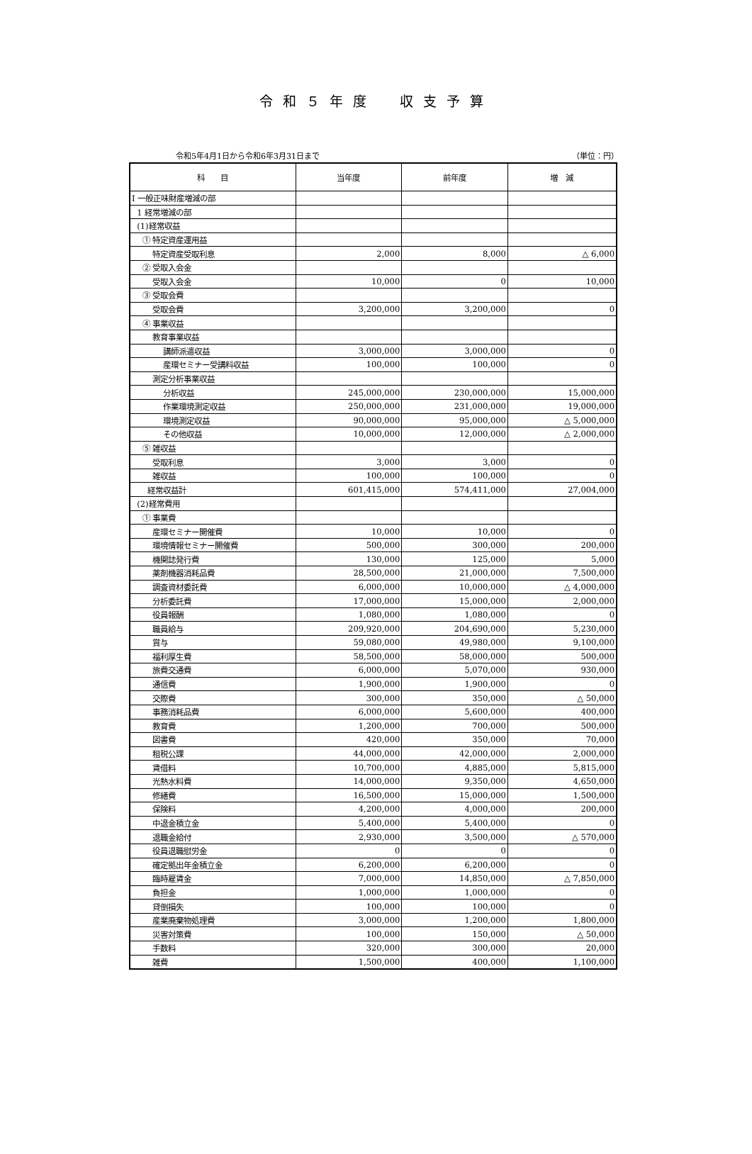令和５年度　収支予算
令和5年4月1日から令和6年3月31日まで （単位：円）
| 科 目 | 当年度 | 前年度 | 増 減 |
| --- | --- | --- | --- |
| Ⅰ 一般正味財産増減の部 | | | |
| 1 経常増減の部 | | | |
| (1)経常収益 | | | |
| ① 特定資産運用益 | | | |
| 特定資産受取利息 | 2,000 | 8,000 | △ 6,000 |
| ② 受取入会金 | | | |
| 受取入会金 | 10,000 | 0 | 10,000 |
| ③ 受取会費 | | | |
| 受取会費 | 3,200,000 | 3,200,000 | 0 |
| ④ 事業収益 | | | |
| 教育事業収益 | | | |
| 講師派遣収益 | 3,000,000 | 3,000,000 | 0 |
| 産環セミナー受講料収益 | 100,000 | 100,000 | 0 |
| 測定分析事業収益 | | | |
| 分析収益 | 245,000,000 | 230,000,000 | 15,000,000 |
| 作業環境測定収益 | 250,000,000 | 231,000,000 | 19,000,000 |
| 環境測定収益 | 90,000,000 | 95,000,000 | △ 5,000,000 |
| その他収益 | 10,000,000 | 12,000,000 | △ 2,000,000 |
| ⑤ 雑収益 | | | |
| 受取利息 | 3,000 | 3,000 | 0 |
| 雑収益 | 100,000 | 100,000 | 0 |
| 経常収益計 | 601,415,000 | 574,411,000 | 27,004,000 |
| (2)経常費用 | | | |
| ① 事業費 | | | |
| 産環セミナー開催費 | 10,000 | 10,000 | 0 |
| 環境情報セミナー開催費 | 500,000 | 300,000 | 200,000 |
| 機関誌発行費 | 130,000 | 125,000 | 5,000 |
| 薬剤機器消耗品費 | 28,500,000 | 21,000,000 | 7,500,000 |
| 調査資材委託費 | 6,000,000 | 10,000,000 | △ 4,000,000 |
| 分析委託費 | 17,000,000 | 15,000,000 | 2,000,000 |
| 役員報酬 | 1,080,000 | 1,080,000 | 0 |
| 職員給与 | 209,920,000 | 204,690,000 | 5,230,000 |
| 賞与 | 59,080,000 | 49,980,000 | 9,100,000 |
| 福利厚生費 | 58,500,000 | 58,000,000 | 500,000 |
| 旅費交通費 | 6,000,000 | 5,070,000 | 930,000 |
| 通信費 | 1,900,000 | 1,900,000 | 0 |
| 交際費 | 300,000 | 350,000 | △ 50,000 |
| 事務消耗品費 | 6,000,000 | 5,600,000 | 400,000 |
| 教育費 | 1,200,000 | 700,000 | 500,000 |
| 図書費 | 420,000 | 350,000 | 70,000 |
| 租税公課 | 44,000,000 | 42,000,000 | 2,000,000 |
| 賃借料 | 10,700,000 | 4,885,000 | 5,815,000 |
| 光熱水料費 | 14,000,000 | 9,350,000 | 4,650,000 |
| 修繕費 | 16,500,000 | 15,000,000 | 1,500,000 |
| 保険料 | 4,200,000 | 4,000,000 | 200,000 |
| 中退金積立金 | 5,400,000 | 5,400,000 | 0 |
| 退職金給付 | 2,930,000 | 3,500,000 | △ 570,000 |
| 役員退職慰労金 | 0 | 0 | 0 |
| 確定拠出年金積立金 | 6,200,000 | 6,200,000 | 0 |
| 臨時雇賃金 | 7,000,000 | 14,850,000 | △ 7,850,000 |
| 負担金 | 1,000,000 | 1,000,000 | 0 |
| 貸倒損失 | 100,000 | 100,000 | 0 |
| 産業廃棄物処理費 | 3,000,000 | 1,200,000 | 1,800,000 |
| 災害対策費 | 100,000 | 150,000 | △ 50,000 |
| 手数料 | 320,000 | 300,000 | 20,000 |
| 雑費 | 1,500,000 | 400,000 | 1,100,000 |